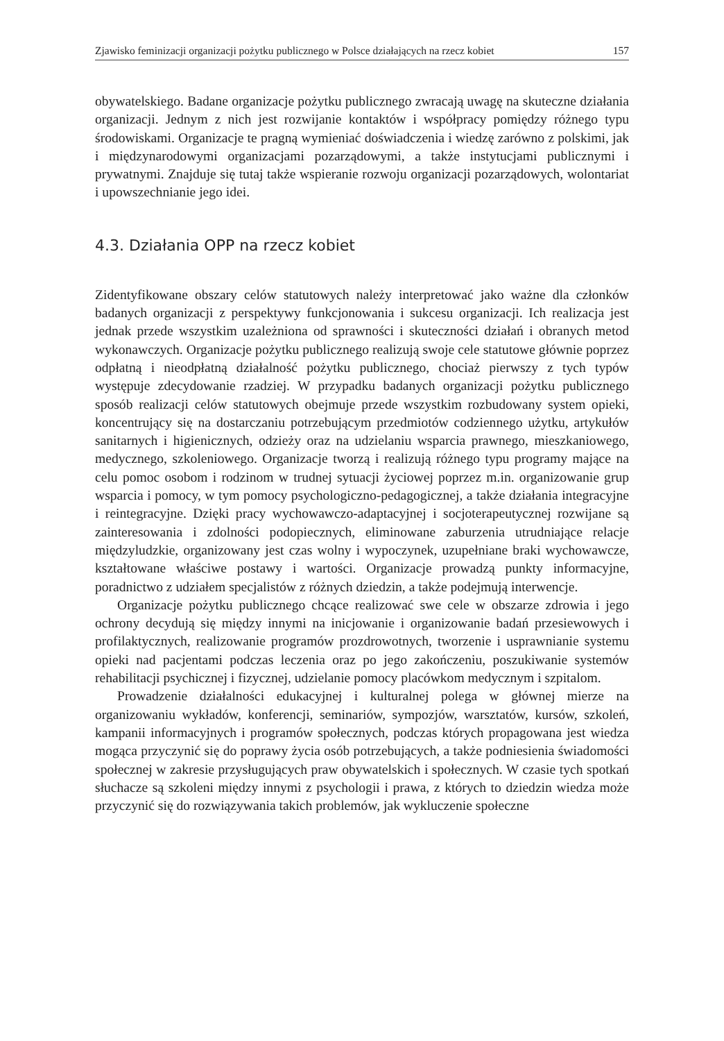Zjawisko feminizacji organizacji pożytku publicznego w Polsce działających na rzecz kobiet 157
obywatelskiego. Badane organizacje pożytku publicznego zwracają uwagę na skuteczne działania organizacji. Jednym z nich jest rozwijanie kontaktów i współpracy pomiędzy różnego typu środowiskami. Organizacje te pragną wymieniać doświadczenia i wiedzę zarówno z polskimi, jak i międzynarodowymi organizacjami pozarządowymi, a także instytucjami publicznymi i prywatnymi. Znajduje się tutaj także wspieranie rozwoju organizacji pozarządowych, wolontariat i upowszechnianie jego idei.
4.3. Działania OPP na rzecz kobiet
Zidentyfikowane obszary celów statutowych należy interpretować jako ważne dla członków badanych organizacji z perspektywy funkcjonowania i sukcesu organizacji. Ich realizacja jest jednak przede wszystkim uzależniona od sprawności i skuteczności działań i obranych metod wykonawczych. Organizacje pożytku publicznego realizują swoje cele statutowe głównie poprzez odpłatną i nieodpłatną działalność pożytku publicznego, chociaż pierwszy z tych typów występuje zdecydowanie rzadziej. W przypadku badanych organizacji pożytku publicznego sposób realizacji celów statutowych obejmuje przede wszystkim rozbudowany system opieki, koncentrujący się na dostarczaniu potrzebującym przedmiotów codziennego użytku, artykułów sanitarnych i higienicznych, odzieży oraz na udzielaniu wsparcia prawnego, mieszkaniowego, medycznego, szkoleniowego. Organizacje tworzą i realizują różnego typu programy mające na celu pomoc osobom i rodzinom w trudnej sytuacji życiowej poprzez m.in. organizowanie grup wsparcia i pomocy, w tym pomocy psychologiczno-pedagogicznej, a także działania integracyjne i reintegracyjne. Dzięki pracy wychowawczo-adaptacyjnej i socjoterapeutycznej rozwijane są zainteresowania i zdolności podopiecznych, eliminowane zaburzenia utrudniające relacje międzyludzkie, organizowany jest czas wolny i wypoczynek, uzupełniane braki wychowawcze, kształtowane właściwe postawy i wartości. Organizacje prowadzą punkty informacyjne, poradnictwo z udziałem specjalistów z różnych dziedzin, a także podejmują interwencje.
Organizacje pożytku publicznego chcące realizować swe cele w obszarze zdrowia i jego ochrony decydują się między innymi na inicjowanie i organizowanie badań przesiewowych i profilaktycznych, realizowanie programów prozdrowotnych, tworzenie i usprawnianie systemu opieki nad pacjentami podczas leczenia oraz po jego zakończeniu, poszukiwanie systemów rehabilitacji psychicznej i fizycznej, udzielanie pomocy placówkom medycznym i szpitalom.
Prowadzenie działalności edukacyjnej i kulturalnej polega w głównej mierze na organizowaniu wykładów, konferencji, seminariów, sympozjów, warsztatów, kursów, szkoleń, kampanii informacyjnych i programów społecznych, podczas których propagowana jest wiedza mogąca przyczynić się do poprawy życia osób potrzebujących, a także podniesienia świadomości społecznej w zakresie przysługujących praw obywatelskich i społecznych. W czasie tych spotkań słuchacze są szkoleni między innymi z psychologii i prawa, z których to dziedzin wiedza może przyczynić się do rozwiązywania takich problemów, jak wykluczenie społeczne